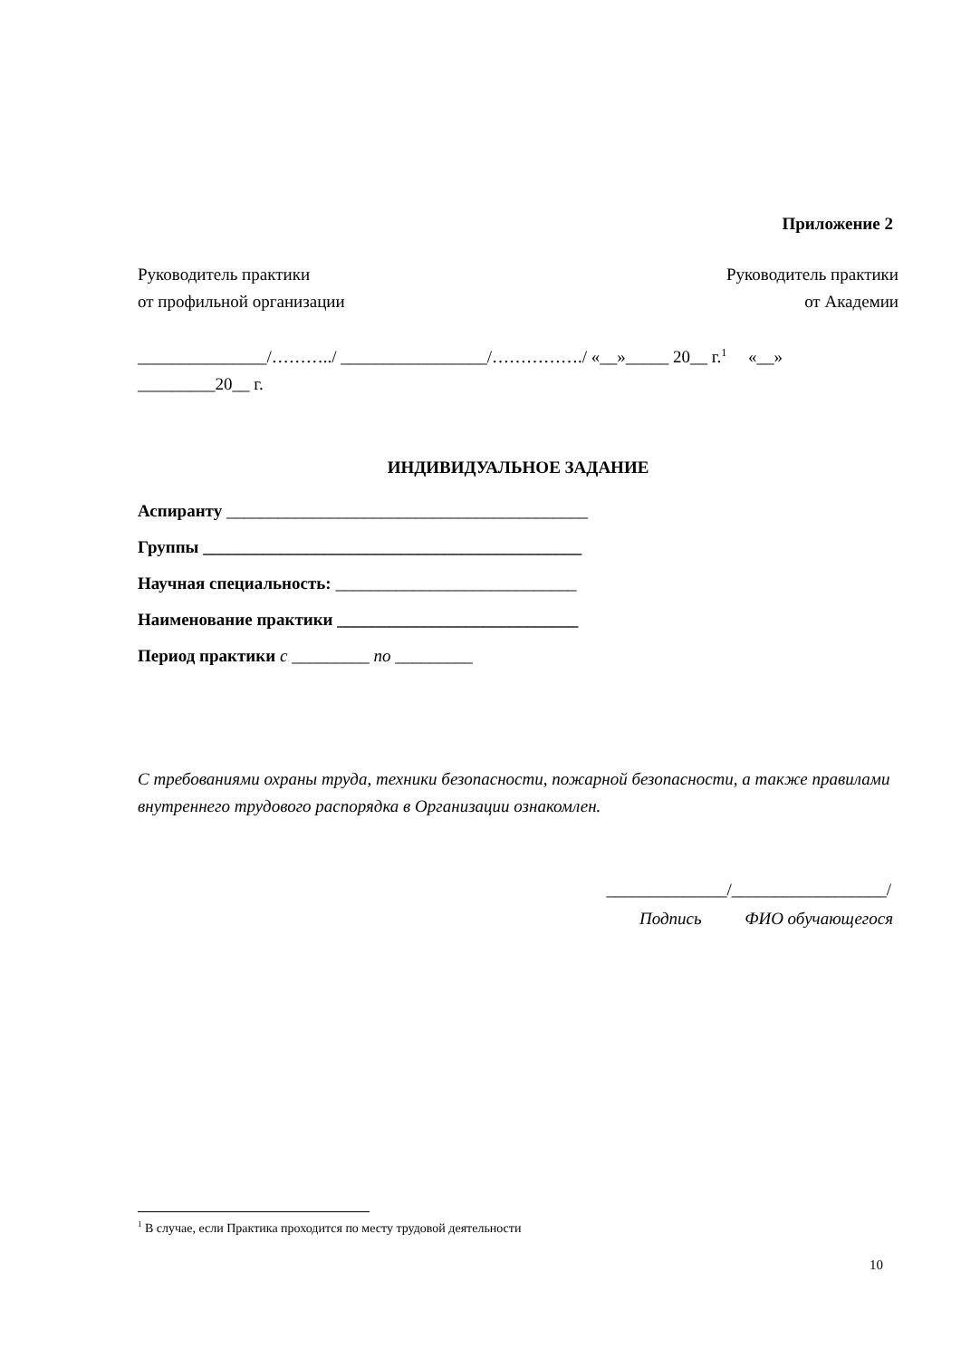Приложение 2
Руководитель практики
от профильной организации
Руководитель практики
от Академии
_______________/………../ _________________/……………./ «__»_____ 20__ г.<sup>1</sup> «__» _________20__ г.
ИНДИВИДУАЛЬНОЕ ЗАДАНИЕ
Аспиранту __________________________________________
Группы ____________________________________________
Научная специальность: ____________________________
Наименование практики ____________________________
Период практики с _________ по _________
С требованиями охраны труда, техники безопасности, пожарной безопасности, а также правилами внутреннего трудового распорядка в Организации ознакомлен.
______________/__________________/
Подпись ФИО обучающегося
<sup>1</sup> В случае, если Практика проходится по месту трудовой деятельности
10